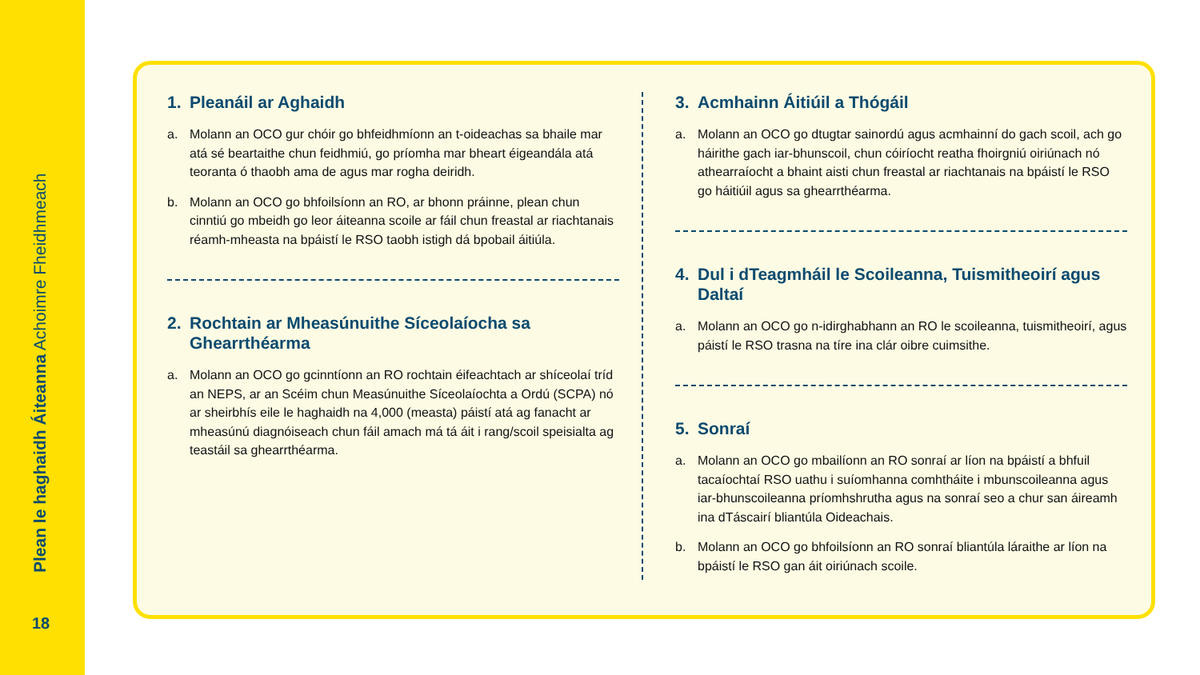Plean le haghaidh Áiteanna Achoimre Fheidhmeach
18
1. Pleanáil ar Aghaidh
a. Molann an OCO gur chóir go bhfeidhmíonn an t-oideachas sa bhaile mar atá sé beartaithe chun feidhmiú, go príomha mar bheart éigeandála atá teoranta ó thaobh ama de agus mar rogha deiridh.
b. Molann an OCO go bhfoilsíonn an RO, ar bhonn práinne, plean chun cinntiú go mbeidh go leor áiteanna scoile ar fáil chun freastal ar riachtanais réamh-mheasta na bpáistí le RSO taobh istigh dá bpobail áitiúla.
2. Rochtain ar Mheasúnuithe Síceolaíocha sa Ghearrthéarma
a. Molann an OCO go gcinntíonn an RO rochtain éifeachtach ar shíceolaí tríd an NEPS, ar an Scéim chun Measúnuithe Síceolaíochta a Ordú (SCPA) nó ar sheirbhís eile le haghaidh na 4,000 (measta) páistí atá ag fanacht ar mheasúnú diagnóiseach chun fáil amach má tá áit i rang/scoil speisialta ag teastáil sa ghearrthéarma.
3. Acmhainn Áitiúil a Thógáil
a. Molann an OCO go dtugtar sainordú agus acmhainní do gach scoil, ach go háirithe gach iar-bhunscoil, chun cóiríocht reatha fhoirgniú oiriúnach nó athearraíocht a bhaint aisti chun freastal ar riachtanais na bpáistí le RSO go háitiúil agus sa ghearrthéarma.
4. Dul i dTeagmháil le Scoileanna, Tuismitheoirí agus Daltaí
a. Molann an OCO go n-idirghabhann an RO le scoileanna, tuismitheoirí, agus páistí le RSO trasna na tíre ina clár oibre cuimsithe.
5. Sonraí
a. Molann an OCO go mbailíonn an RO sonraí ar líon na bpáistí a bhfuil tacaíochtaí RSO uathu i suíomhanna comhtháite i mbunscoileanna agus iar-bhunscoileanna príomhshrutha agus na sonraí seo a chur san áireamh ina dTáscairí bliantúla Oideachais.
b. Molann an OCO go bhfoilsíonn an RO sonraí bliantúla láraithe ar líon na bpáistí le RSO gan áit oiriúnach scoile.